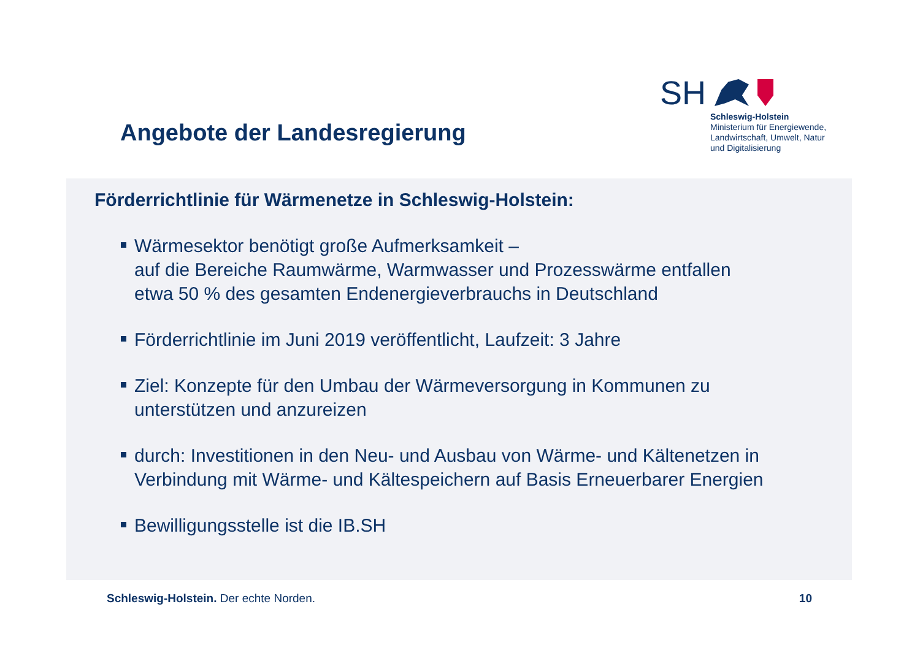Angebote der Landesregierung
SH
Schleswig-Holstein
Ministerium für Energiewende,
Landwirtschaft, Umwelt, Natur
und Digitalisierung
Förderrichtlinie für Wärmenetze in Schleswig-Holstein:
Wärmesektor benötigt große Aufmerksamkeit –
auf die Bereiche Raumwärme, Warmwasser und Prozesswärme entfallen
etwa 50 % des gesamten Endenergieverbrauchs in Deutschland
Förderrichtlinie im Juni 2019 veröffentlicht, Laufzeit: 3 Jahre
Ziel: Konzepte für den Umbau der Wärmeversorgung in Kommunen zu
unterstützen und anzureizen
durch: Investitionen in den Neu- und Ausbau von Wärme- und Kältenetzen in
Verbindung mit Wärme- und Kältespeichern auf Basis Erneuerbarer Energien
Bewilligungsstelle ist die IB.SH
Schleswig-Holstein. Der echte Norden. 10